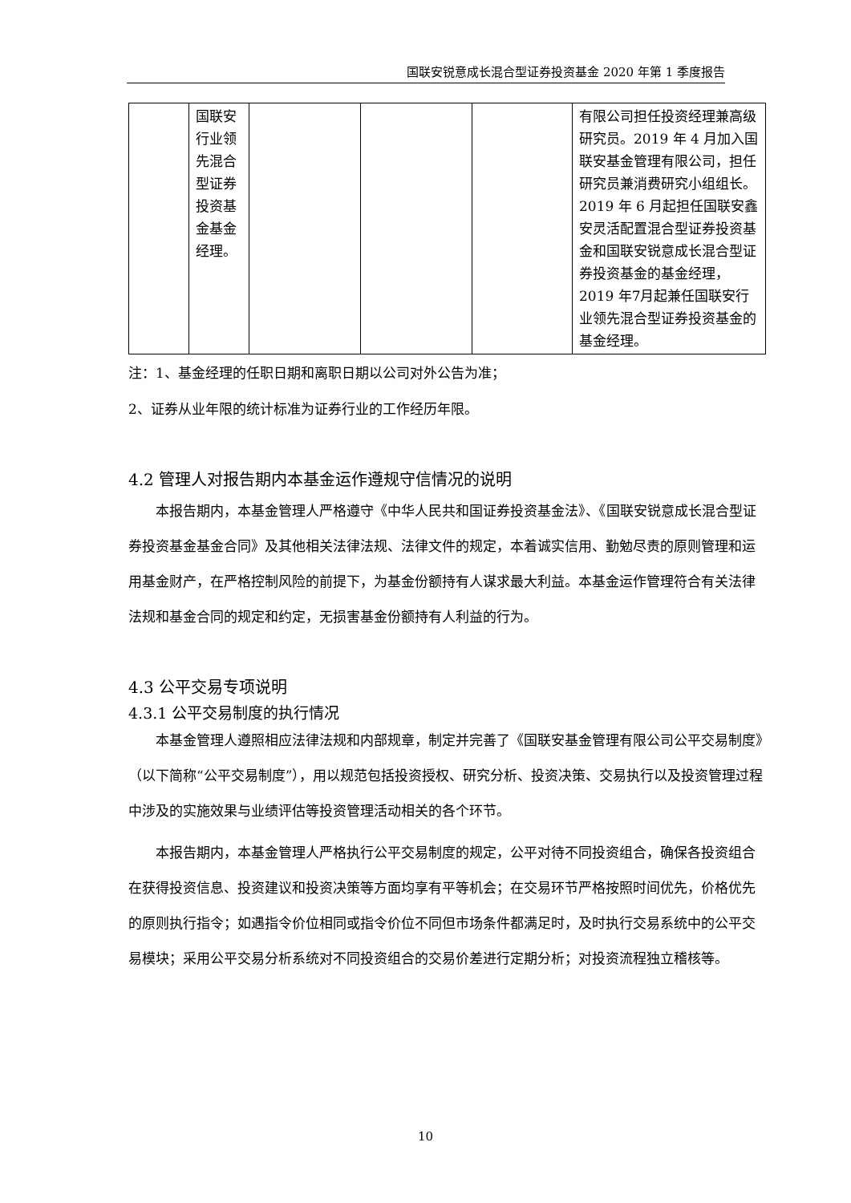国联安锐意成长混合型证券投资基金 2020 年第 1 季度报告
| | 国联安 行业领 先混合 型证券 投资基 金基金 经理。 | | | | 有限公司担任投资经理兼高级研究员。2019 年 4 月加入国联安基金管理有限公司，担任研究员兼消费研究小组组长。2019 年 6 月起担任国联安鑫安灵活配置混合型证券投资基金和国联安锐意成长混合型证券投资基金的基金经理，2019 年7月起兼任国联安行业领先混合型证券投资基金的基金经理。 |
注：1、基金经理的任职日期和离职日期以公司对外公告为准；
2、证券从业年限的统计标准为证券行业的工作经历年限。
4.2 管理人对报告期内本基金运作遵规守信情况的说明
本报告期内，本基金管理人严格遵守《中华人民共和国证券投资基金法》、《国联安锐意成长混合型证券投资基金基金合同》及其他相关法律法规、法律文件的规定，本着诚实信用、勤勉尽责的原则管理和运用基金财产，在严格控制风险的前提下，为基金份额持有人谋求最大利益。本基金运作管理符合有关法律法规和基金合同的规定和约定，无损害基金份额持有人利益的行为。
4.3 公平交易专项说明
4.3.1 公平交易制度的执行情况
本基金管理人遵照相应法律法规和内部规章，制定并完善了《国联安基金管理有限公司公平交易制度》（以下简称“公平交易制度”），用以规范包括投资授权、研究分析、投资决策、交易执行以及投资管理过程中涉及的实施效果与业绩评估等投资管理活动相关的各个环节。
本报告期内，本基金管理人严格执行公平交易制度的规定，公平对待不同投资组合，确保各投资组合在获得投资信息、投资建议和投资决策等方面均享有平等机会；在交易环节严格按照时间优先，价格优先的原则执行指令；如遇指令价位相同或指令价位不同但市场条件都满足时，及时执行交易系统中的公平交易模块；采用公平交易分析系统对不同投资组合的交易价差进行定期分析；对投资流程独立稽核等。
10